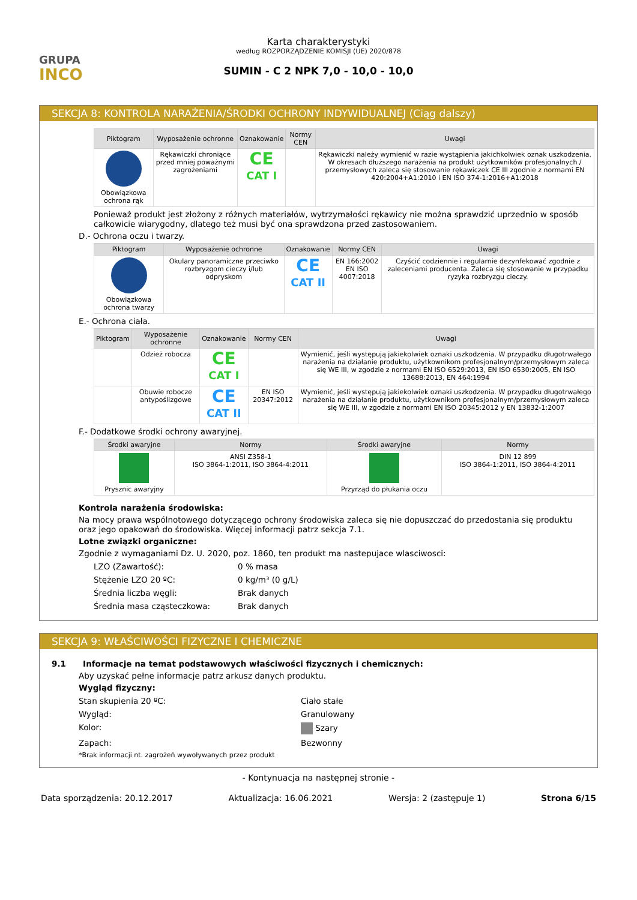GRUPA
INCO
Karta charakterystyki
według ROZPORZĄDZENIE KOMISJI (UE) 2020/878
SUMIN - C 2 NPK 7,0 - 10,0 - 10,0
SEKCJA 8: KONTROLA NARAŻENIA/ŚRODKI OCHRONY INDYWIDUALNEJ (Ciąg dalszy)
| Piktogram | Wyposażenie ochronne | Oznakowanie | Normy CEN | Uwagi |
| --- | --- | --- | --- | --- |
| Obowiązkowa ochrona rąk | Rękawiczki chroniące przed mniej poważnymi zagrożeniami | CE CAT I | | Rękawiczki należy wymienić w razie wystąpienia jakichkolwiek oznak uszkodzenia. W okresach dłuższego narażenia na produkt użytkowników profesjonalnych / przemysłowych zaleca się stosowanie rękawiczek CE III zgodnie z normami EN 420:2004+A1:2010 i EN ISO 374-1:2016+A1:2018 |
Ponieważ produkt jest złożony z różnych materiałów, wytrzymałości rękawicy nie można sprawdzić uprzednio w sposób całkowicie wiarygodny, dlatego też musi być ona sprawdzona przed zastosowaniem.
D.- Ochrona oczu i twarzy.
| Piktogram | Wyposażenie ochronne | Oznakowanie | Normy CEN | Uwagi |
| --- | --- | --- | --- | --- |
| Obowiązkowa ochrona twarzy | Okulary panoramiczne przeciwko rozbryzgom cieczy i/lub odpryskom | CE CAT II | EN 166:2002 EN ISO 4007:2018 | Czyścić codziennie i regularnie dezynfekować zgodnie z zaleceniami producenta. Zaleca się stosowanie w przypadku ryzyka rozbryzgu cieczy. |
E.- Ochrona ciała.
| Piktogram | Wyposażenie ochronne | Oznakowanie | Normy CEN | Uwagi |
| --- | --- | --- | --- | --- |
| | Odzież robocza | CE CAT I | | Wymienić, jeśli występują jakiekolwiek oznaki uszkodzenia. W przypadku długotrwałego narażenia na działanie produktu, użytkownikom profesjonalnym/przemysłowym zaleca się WE III, w zgodzie z normami EN ISO 6529:2013, EN ISO 6530:2005, EN ISO 13688:2013, EN 464:1994 |
| | Obuwie robocze antypoślizgowe | CE CAT II | EN ISO 20347:2012 | Wymienić, jeśli występują jakiekolwiek oznaki uszkodzenia. W przypadku długotrwałego narażenia na działanie produktu, użytkownikom profesjonalnym/przemysłowym zaleca się WE III, w zgodzie z normami EN ISO 20345:2012 y EN 13832-1:2007 |
F.- Dodatkowe środki ochrony awaryjnej.
| Środki awaryjne | Normy | Środki awaryjne | Normy |
| --- | --- | --- | --- |
| Prysznic awaryjny | ANSI Z358-1 ISO 3864-1:2011, ISO 3864-4:2011 | Przyrząd do płukania oczu | DIN 12 899 ISO 3864-1:2011, ISO 3864-4:2011 |
Kontrola narażenia środowiska:
Na mocy prawa wspólnotowego dotyczącego ochrony środowiska zaleca się nie dopuszczać do przedostania się produktu oraz jego opakowań do środowiska. Więcej informacji patrz sekcja 7.1.
Lotne związki organiczne:
Zgodnie z wymaganiami Dz. U. 2020, poz. 1860, ten produkt ma nastepujace wlasciwosci:
LZO (Zawartość): 0 % masa
Stężenie LZO 20 ºC: 0 kg/m³ (0 g/L)
Średnia liczba węgli: Brak danych
Średnia masa cząsteczkowa: Brak danych
SEKCJA 9: WŁAŚCIWOŚCI FIZYCZNE I CHEMICZNE
9.1 Informacje na temat podstawowych właściwości fizycznych i chemicznych:
Aby uzyskać pełne informacje patrz arkusz danych produktu.
Wygląd fizyczny:
Stan skupienia 20 ºC: Ciało stałe
Wygląd: Granulowany
Kolor: Szary
Zapach: Bezwonny
*Brak informacji nt. zagrożeń wywoływanych przez produkt
- Kontynuacja na następnej stronie -
Data sporządzenia: 20.12.2017 Aktualizacja: 16.06.2021 Wersja: 2 (zastępuje 1) Strona 6/15